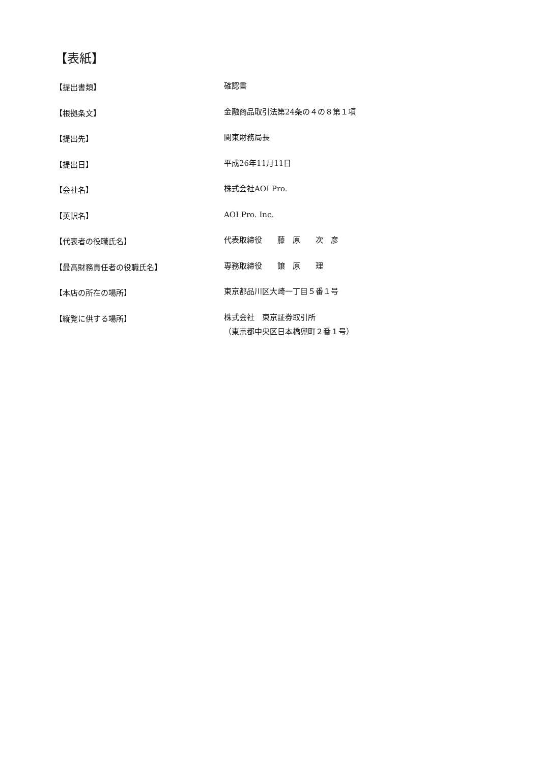【表紙】
【提出書類】
確認書
【根拠条文】
金融商品取引法第24条の４の８第１項
【提出先】
関東財務局長
【提出日】
平成26年11月11日
【会社名】
株式会社AOI Pro.
【英訳名】
AOI Pro. Inc.
【代表者の役職氏名】
代表取締役　　藤　原　　次　彦
【最高財務責任者の役職氏名】
専務取締役　　譲　原　　理
【本店の所在の場所】
東京都品川区大崎一丁目５番１号
【縦覧に供する場所】
株式会社　東京証券取引所
（東京都中央区日本橋兜町２番１号）